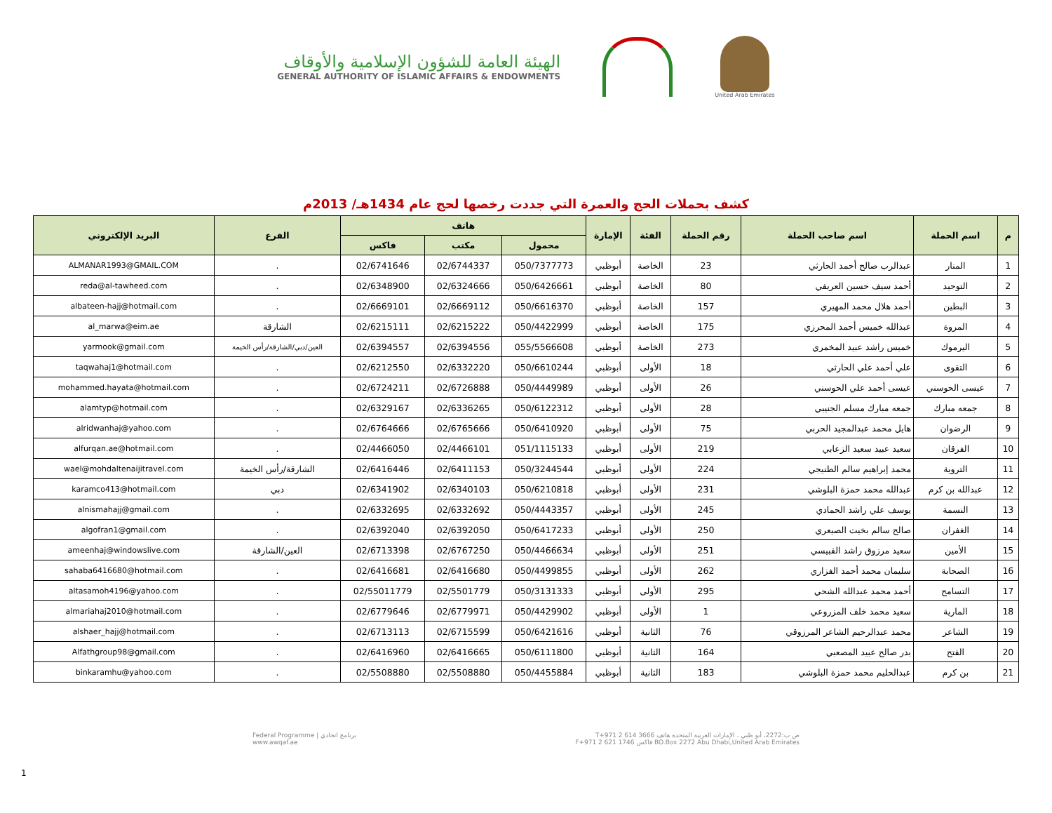الهيئة العامة للشؤون الإسلامية والأوقاف
GENERAL AUTHORITY OF ISLAMIC AFFAIRS & ENDOWMENTS
United Arab Emirates
كشف بحملات الحج والعمرة التي جددت رخصها لحج عام 1434هـ/ 2013م
| م | اسم الحملة | اسم صاحب الحملة | رقم الحملة | الفئة | الإمارة | هاتف | | | الفرع | البريد الإلكتروني |
| --- | --- | --- | --- | --- | --- | --- | --- | --- | --- | --- |
| | | | | | | محمول | مكتب | فاكس | | |
| 1 | المنار | عبدالرب صالح أحمد الحارثي | 23 | الخاصة | أبوظبي | 050/7377773 | 02/6744337 | 02/6741646 | . | ALMANAR1993@GMAIL.COM |
| 2 | التوحيد | أحمد سيف حسين العريفي | 80 | الخاصة | أبوظبي | 050/6426661 | 02/6324666 | 02/6348900 | . | reda@al-tawheed.com |
| 3 | البطين | أحمد هلال محمد المهيري | 157 | الخاصة | أبوظبي | 050/6616370 | 02/6669112 | 02/6669101 | . | albateen-hajj@hotmail.com |
| 4 | المروة | عبدالله خميس أحمد المحرزي | 175 | الخاصة | أبوظبي | 050/4422999 | 02/6215222 | 02/6215111 | الشارقة | al_marwa@eim.ae |
| 5 | اليرموك | خميس راشد عبيد المخمري | 273 | الخاصة | أبوظبي | 055/5566608 | 02/6394556 | 02/6394557 | العين/دبي/الشارقة/رأس الخيمة | yarmook@gmail.com |
| 6 | التقوى | علي أحمد علي الحارثي | 18 | الأولى | أبوظبي | 050/6610244 | 02/6332220 | 02/6212550 | . | taqwahaj1@hotmail.com |
| 7 | عيسى الحوسني | عيسى أحمد علي الحوسني | 26 | الأولى | أبوظبي | 050/4449989 | 02/6726888 | 02/6724211 | . | mohammed.hayata@hotmail.com |
| 8 | جمعه مبارك | جمعه مبارك مسلم الجنيبي | 28 | الأولى | أبوظبي | 050/6122312 | 02/6336265 | 02/6329167 | . | alamtyp@hotmail.com |
| 9 | الرضوان | هايل محمد عبدالمجيد الحربي | 75 | الأولى | أبوظبي | 050/6410920 | 02/6765666 | 02/6764666 | . | alridwanhaj@yahoo.com |
| 10 | الفرقان | سعيد عبيد سعيد الزعابي | 219 | الأولى | أبوظبي | 051/1115133 | 02/4466101 | 02/4466050 | . | alfurqan.ae@hotmail.com |
| 11 | التروية | محمد إبراهيم سالم الطنيجي | 224 | الأولى | أبوظبي | 050/3244544 | 02/6411153 | 02/6416446 | الشارقة/رأس الخيمة | wael@mohdaltenaijitravel.com |
| 12 | عبدالله بن كرم | عبدالله محمد حمزة البلوشي | 231 | الأولى | أبوظبي | 050/6210818 | 02/6340103 | 02/6341902 | دبي | karamco413@hotmail.com |
| 13 | النسمة | يوسف علي راشد الحمادي | 245 | الأولى | أبوظبي | 050/4443357 | 02/6332692 | 02/6332695 | . | alnismahajj@gmail.com |
| 14 | الغفران | صالح سالم بخيت الصيعري | 250 | الأولى | أبوظبي | 050/6417233 | 02/6392050 | 02/6392040 | . | algofran1@gmail.com |
| 15 | الأمين | سعيد مرزوق راشد القبيسي | 251 | الأولى | أبوظبي | 050/4466634 | 02/6767250 | 02/6713398 | العين/الشارقة | ameenhaj@windowslive.com |
| 16 | الصحابة | سليمان محمد أحمد الفزاري | 262 | الأولى | أبوظبي | 050/4499855 | 02/6416680 | 02/6416681 | . | sahaba6416680@hotmail.com |
| 17 | التسامح | أحمد محمد عبدالله الشحي | 295 | الأولى | أبوظبي | 050/3131333 | 02/5501779 | 02/55011779 | . | altasamoh4196@yahoo.com |
| 18 | المارية | سعيد محمد خلف المزروعي | 1 | الأولى | أبوظبي | 050/4429902 | 02/6779971 | 02/6779646 | . | almariahaj2010@hotmail.com |
| 19 | الشاعر | محمد عبدالرحيم الشاعر المرزوقي | 76 | الثانية | أبوظبي | 050/6421616 | 02/6715599 | 02/6713113 | . | alshaer_hajj@hotmail.com |
| 20 | الفتح | بدر صالح عبيد المصعبي | 164 | الثانية | أبوظبي | 050/6111800 | 02/6416665 | 02/6416960 | . | Alfathgroup98@gmail.com |
| 21 | بن كرم | عبدالحليم محمد حمزة البلوشي | 183 | الثانية | أبوظبي | 050/4455884 | 02/5508880 | 02/5508880 | . | binkaramhu@yahoo.com |
Federal Programme | برنامج اتحادي
www.awqaf.ae
ص ب:2272، أبو ظبي ، الإمارات العربية المتحدة هاتف T+971 2 614 3666
BO.Box 2272 Abu Dhabi,United Arab Emirates فاكس F+971 2 621 1746
1